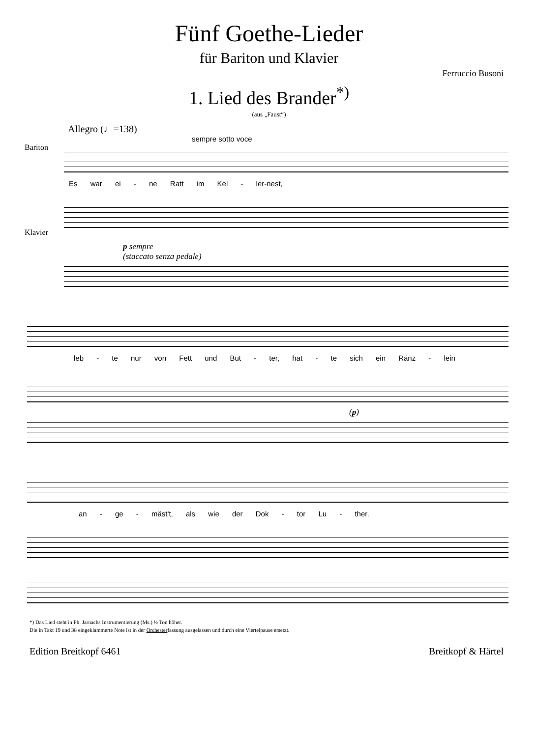Fünf Goethe-Lieder
für Bariton und Klavier
Ferruccio Busoni
1. Lied des Brander<sup>*)</sup>
(aus „Faust“)
Allegro (♩=138)
sempre sotto voce
Bariton
Es war ei - ne Ratt im Kel - ler-nest,
Klavier
p sempre
(staccato senza pedale)
leb - te nur von Fett und But - ter, hat - te sich ein Ränz - lein
(p)
an - ge - mäst't, als wie der Dok - tor Lu - ther.
*) Das Lied steht in Ph. Jarnachs Instrumentierung (Ms.) ½ Ton höher.
Die in Takt 19 und 38 eingeklammerte Note ist in der Orchesterfassung ausgelassen und durch eine Viertelpause ersetzt.
Edition Breitkopf 6461 Breitkopf & Härtel